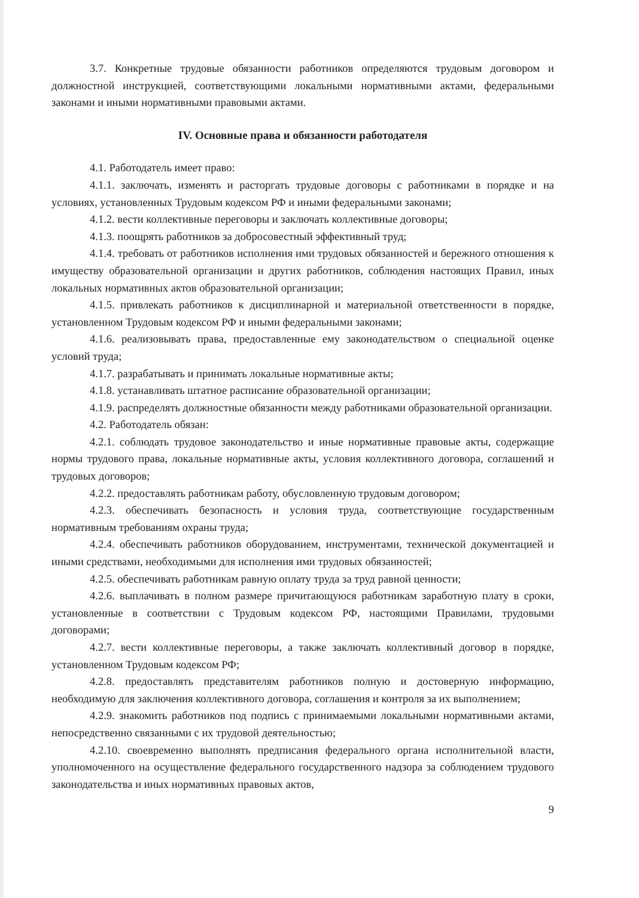3.7. Конкретные трудовые обязанности работников определяются трудовым договором и должностной инструкцией, соответствующими локальными нормативными актами, федеральными законами и иными нормативными правовыми актами.
IV. Основные права и обязанности работодателя
4.1. Работодатель имеет право:
4.1.1. заключать, изменять и расторгать трудовые договоры с работниками в порядке и на условиях, установленных Трудовым кодексом РФ и иными федеральными законами;
4.1.2. вести коллективные переговоры и заключать коллективные договоры;
4.1.3. поощрять работников за добросовестный эффективный труд;
4.1.4. требовать от работников исполнения ими трудовых обязанностей и бережного отношения к имуществу образовательной организации и других работников, соблюдения настоящих Правил, иных локальных нормативных актов образовательной организации;
4.1.5. привлекать работников к дисциплинарной и материальной ответственности в порядке, установленном Трудовым кодексом РФ и иными федеральными законами;
4.1.6. реализовывать права, предоставленные ему законодательством о специальной оценке условий труда;
4.1.7. разрабатывать и принимать локальные нормативные акты;
4.1.8. устанавливать штатное расписание образовательной организации;
4.1.9. распределять должностные обязанности между работниками образовательной организации.
4.2. Работодатель обязан:
4.2.1. соблюдать трудовое законодательство и иные нормативные правовые акты, содержащие нормы трудового права, локальные нормативные акты, условия коллективного договора, соглашений и трудовых договоров;
4.2.2. предоставлять работникам работу, обусловленную трудовым договором;
4.2.3. обеспечивать безопасность и условия труда, соответствующие государственным нормативным требованиям охраны труда;
4.2.4. обеспечивать работников оборудованием, инструментами, технической документацией и иными средствами, необходимыми для исполнения ими трудовых обязанностей;
4.2.5. обеспечивать работникам равную оплату труда за труд равной ценности;
4.2.6. выплачивать в полном размере причитающуюся работникам заработную плату в сроки, установленные в соответствии с Трудовым кодексом РФ, настоящими Правилами, трудовыми договорами;
4.2.7. вести коллективные переговоры, а также заключать коллективный договор в порядке, установленном Трудовым кодексом РФ;
4.2.8. предоставлять представителям работников полную и достоверную информацию, необходимую для заключения коллективного договора, соглашения и контроля за их выполнением;
4.2.9. знакомить работников под подпись с принимаемыми локальными нормативными актами, непосредственно связанными с их трудовой деятельностью;
4.2.10. своевременно выполнять предписания федерального органа исполнительной власти, уполномоченного на осуществление федерального государственного надзора за соблюдением трудового законодательства и иных нормативных правовых актов,
9